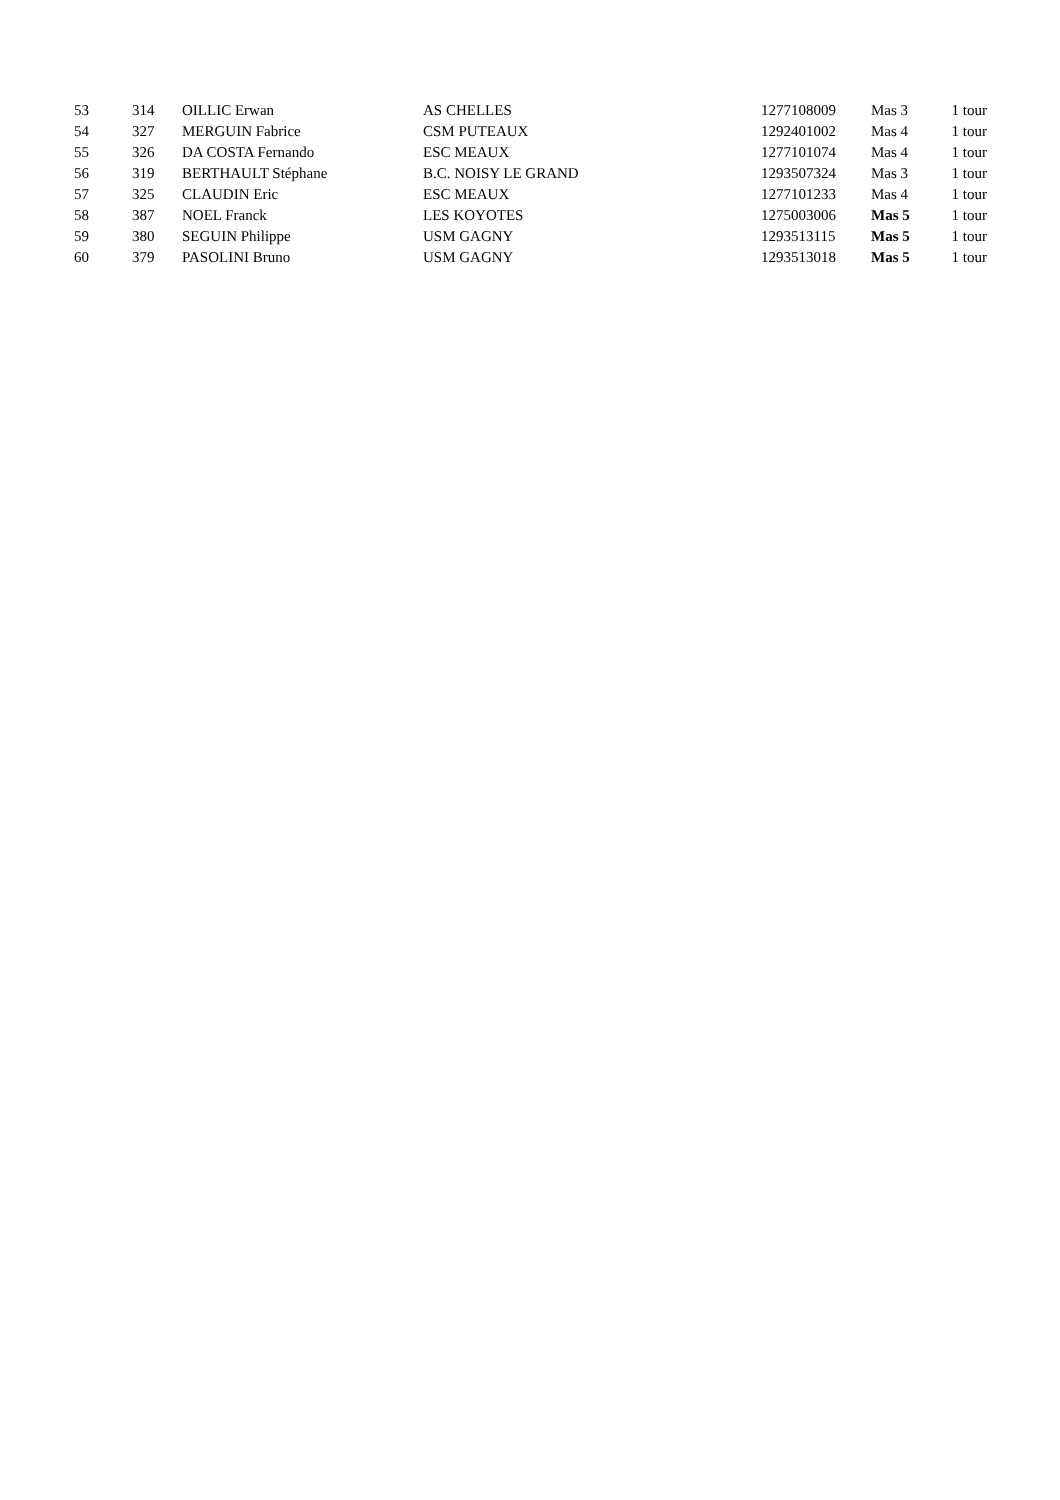| 53 | 314 | OILLIC Erwan | AS CHELLES | 1277108009 | Mas 3 | 1 tour |
| 54 | 327 | MERGUIN Fabrice | CSM PUTEAUX | 1292401002 | Mas 4 | 1 tour |
| 55 | 326 | DA COSTA Fernando | ESC MEAUX | 1277101074 | Mas 4 | 1 tour |
| 56 | 319 | BERTHAULT Stéphane | B.C. NOISY LE GRAND | 1293507324 | Mas 3 | 1 tour |
| 57 | 325 | CLAUDIN Eric | ESC MEAUX | 1277101233 | Mas 4 | 1 tour |
| 58 | 387 | NOEL Franck | LES KOYOTES | 1275003006 | Mas 5 | 1 tour |
| 59 | 380 | SEGUIN Philippe | USM GAGNY | 1293513115 | Mas 5 | 1 tour |
| 60 | 379 | PASOLINI Bruno | USM GAGNY | 1293513018 | Mas 5 | 1 tour |